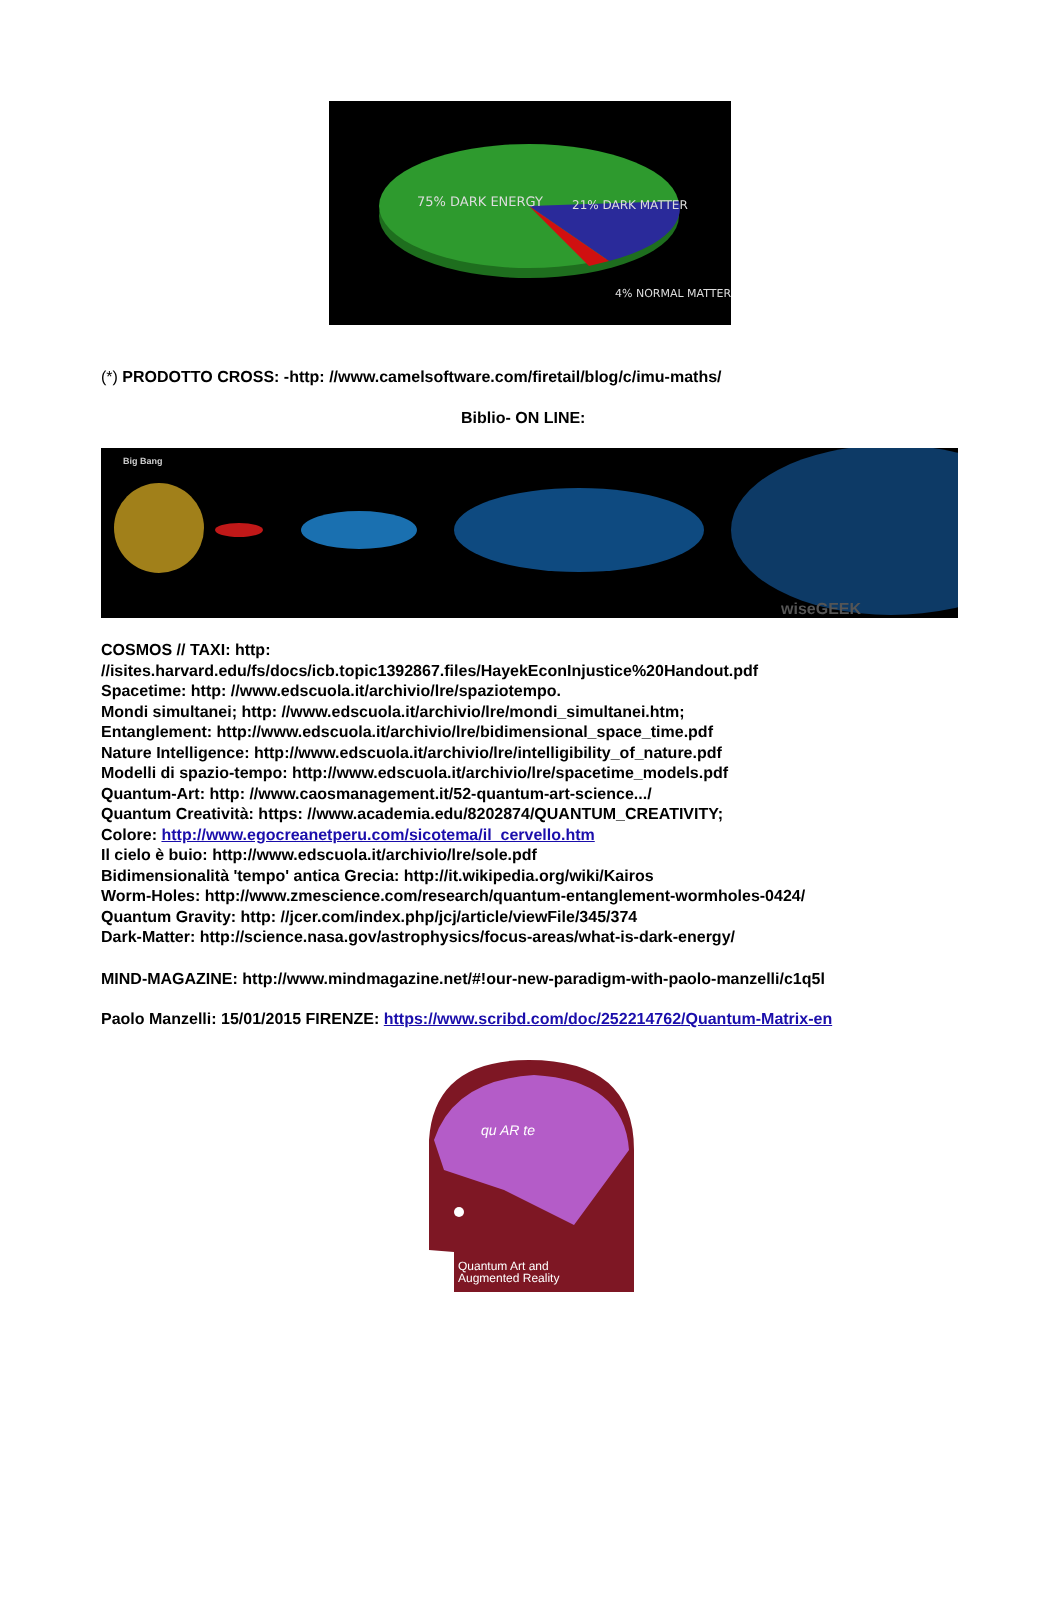75% DARK ENERGY
21% DARK MATTER
4% NORMAL MATTER
(*) PRODOTTO CROSS: -http: //www.camelsoftware.com/firetail/blog/c/imu-maths/
Biblio- ON LINE:
Big Bang
wiseGEEK
COSMOS // TAXI: http:
//isites.harvard.edu/fs/docs/icb.topic1392867.files/HayekEconInjustice%20Handout.pdf
Spacetime: http: //www.edscuola.it/archivio/lre/spaziotempo.
Mondi simultanei; http: //www.edscuola.it/archivio/lre/mondi_simultanei.htm;
Entanglement: http://www.edscuola.it/archivio/lre/bidimensional_space_time.pdf
Nature Intelligence: http://www.edscuola.it/archivio/lre/intelligibility_of_nature.pdf
Modelli di spazio-tempo: http://www.edscuola.it/archivio/lre/spacetime_models.pdf
Quantum-Art: http: //www.caosmanagement.it/52-quantum-art-science.../
Quantum Creatività: https: //www.academia.edu/8202874/QUANTUM_CREATIVITY;
Colore: http://www.egocreanetperu.com/sicotema/il_cervello.htm
Il cielo è buio: http://www.edscuola.it/archivio/lre/sole.pdf
Bidimensionalità 'tempo' antica Grecia: http://it.wikipedia.org/wiki/Kairos
Worm-Holes: http://www.zmescience.com/research/quantum-entanglement-wormholes-0424/
Quantum Gravity: http: //jcer.com/index.php/jcj/article/viewFile/345/374
Dark-Matter: http://science.nasa.gov/astrophysics/focus-areas/what-is-dark-energy/
MIND-MAGAZINE: http://www.mindmagazine.net/#!our-new-paradigm-with-paolo-manzelli/c1q5l
Paolo Manzelli: 15/01/2015 FIRENZE: https://www.scribd.com/doc/252214762/Quantum-Matrix-en
qu AR te
Quantum Art and
Augmented Reality